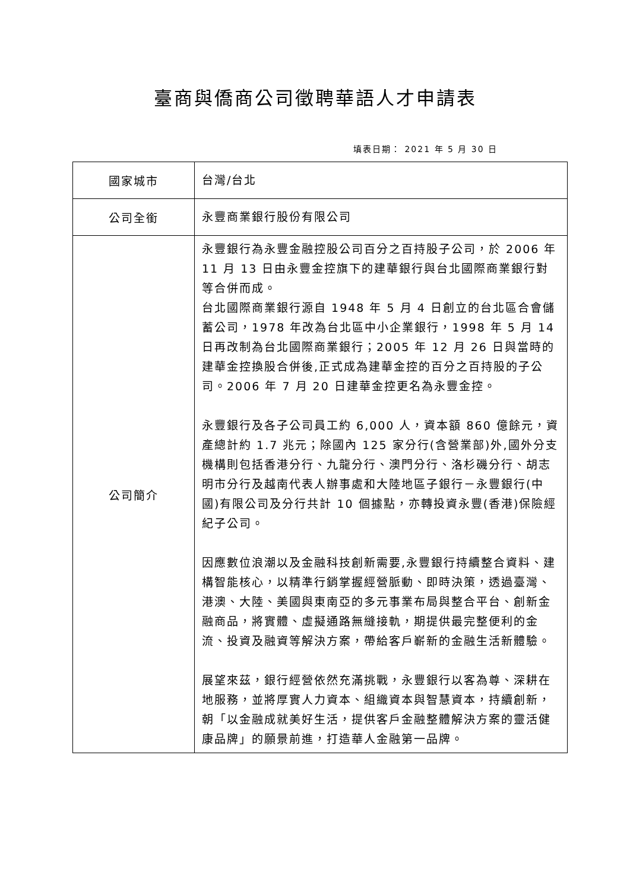臺商與僑商公司徵聘華語人才申請表
填表日期： 2021 年 5 月 30 日
| 國家城市 | 台灣/台北 |
| 公司全銜 | 永豐商業銀行股份有限公司 |
| 公司簡介 | 永豐銀行為永豐金融控股公司百分之百持股子公司，於 2006 年 11 月 13 日由永豐金控旗下的建華銀行與台北國際商業銀行對等合併而成。 台北國際商業銀行源自 1948 年 5 月 4 日創立的台北區合會儲蓄公司，1978 年改為台北區中小企業銀行，1998 年 5 月 14 日再改制為台北國際商業銀行；2005 年 12 月 26 日與當時的建華金控換股合併後,正式成為建華金控的百分之百持股的子公司。2006 年 7 月 20 日建華金控更名為永豐金控。 永豐銀行及各子公司員工約 6,000 人，資本額 860 億餘元，資產總計約 1.7 兆元；除國內 125 家分行(含營業部)外,國外分支機構則包括香港分行、九龍分行、澳門分行、洛杉磯分行、胡志明市分行及越南代表人辦事處和大陸地區子銀行－永豐銀行(中國)有限公司及分行共計 10 個據點，亦轉投資永豐(香港)保險經紀子公司。 因應數位浪潮以及金融科技創新需要,永豐銀行持續整合資料、建構智能核心，以精準行銷掌握經營脈動、即時決策，透過臺灣、港澳、大陸、美國與東南亞的多元事業布局與整合平台、創新金融商品，將實體、虛擬通路無縫接軌，期提供最完整便利的金流、投資及融資等解決方案，帶給客戶嶄新的金融生活新體驗。 展望來茲，銀行經營依然充滿挑戰，永豐銀行以客為尊、深耕在地服務，並將厚實人力資本、組織資本與智慧資本，持續創新，朝「以金融成就美好生活，提供客戶金融整體解決方案的靈活健康品牌」的願景前進，打造華人金融第一品牌。 |